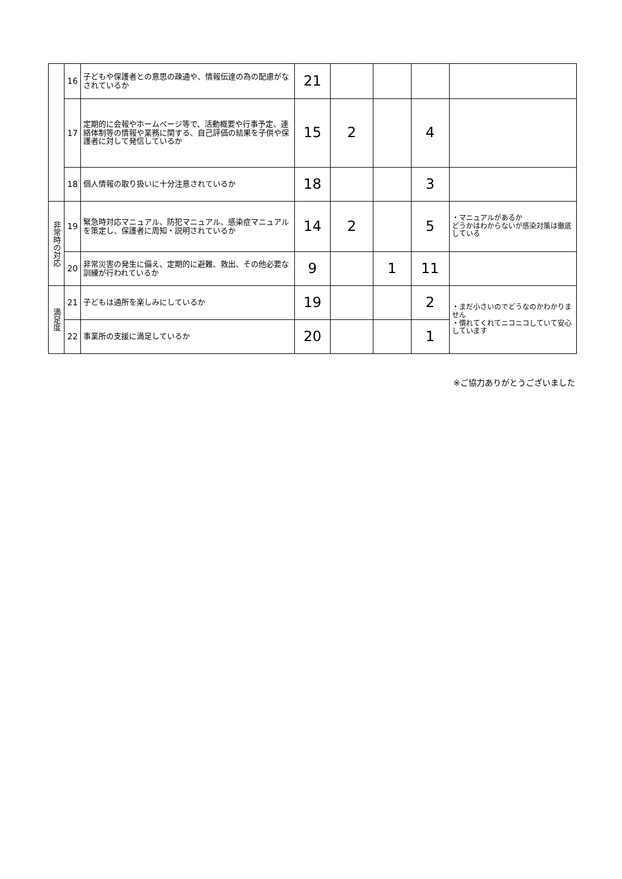| | 16 | 子どもや保護者との意思の疎通や、情報伝達の為の配慮がなされているか | 21 | | | | |
| | 17 | 定期的に会報やホームページ等で、活動概要や行事予定、連絡体制等の情報や業務に関する、自己評価の結果を子供や保護者に対して発信しているか | 15 | 2 | | 4 | |
| | 18 | 個人情報の取り扱いに十分注意されているか | 18 | | | 3 | |
| 非常時の対応 | 19 | 緊急時対応マニュアル、防犯マニュアル、感染症マニュアルを策定し、保護者に周知・説明されているか | 14 | 2 | | 5 | ・マニュアルがあるか どうかはわからないが感染対策は徹底している |
| | 20 | 非常災害の発生に備え、定期的に避難、救出、その他必要な訓練が行われているか | 9 | | 1 | 11 | |
| 満足度 | 21 | 子どもは通所を楽しみにしているか | 19 | | | 2 | ・まだ小さいのでどうなのかわかりません ・慣れてくれてニコニコしていて安心しています |
| | 22 | 事業所の支援に満足しているか | 20 | | | 1 | |
※ご協力ありがとうございました